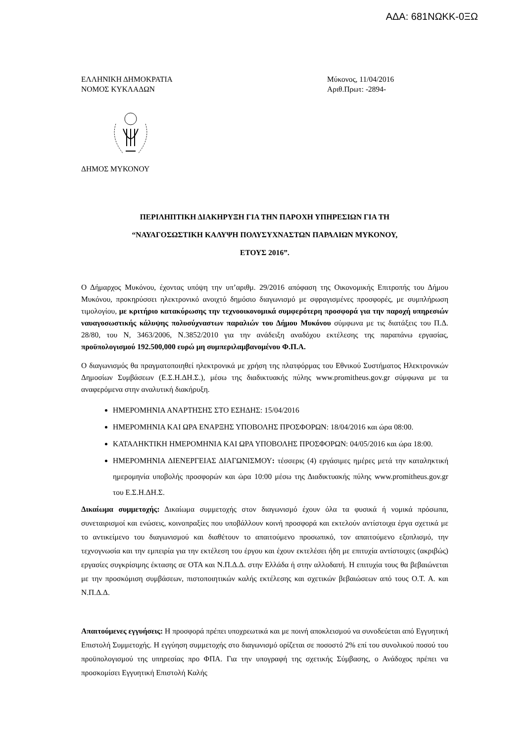ΑΔΑ: 681ΝΩΚΚ-0ΞΩ
ΕΛΛΗΝΙΚΗ ΔΗΜΟΚΡΑΤΙΑ
ΝΟΜΟΣ ΚΥΚΛΑΔΩΝ
Μύκονος, 11/04/2016
Αριθ.Πρωτ: -2894-
ΔΗΜΟΣ ΜΥΚΟΝΟΥ
ΠΕΡΙΛΗΠΤΙΚΗ ΔΙΑΚΗΡΥΞΗ ΓΙΑ ΤΗΝ ΠΑΡΟΧΗ ΥΠΗΡΕΣΙΩΝ ΓΙΑ ΤΗ
“ΝΑΥΑΓΟΣΩΣΤΙΚΗ ΚΑΛΥΨΗ ΠΟΛΥΣΥΧΝΑΣΤΩΝ ΠΑΡΑΛΙΩΝ ΜΥΚΟΝΟΥ,
ΕΤΟΥΣ 2016”.
Ο Δήμαρχος Μυκόνου, έχοντας υπόψη την υπ’αριθμ. 29/2016 απόφαση της Οικονομικής Επιτροπής του Δήμου Μυκόνου, προκηρύσσει ηλεκτρονικό ανοιχτό δημόσιο διαγωνισμό με σφραγισμένες προσφορές, με συμπλήρωση τιμολογίου, με κριτήριο κατακύρωσης την τεχνοοικονομικά συμφερότερη προσφορά για την παροχή υπηρεσιών ναυαγοσωστικής κάλυψης πολυσύχναστων παραλιών του Δήμου Μυκόνου σύμφωνα με τις διατάξεις του Π.Δ. 28/80, του Ν, 3463/2006, Ν.3852/2010 για την ανάδειξη αναδόχου εκτέλεσης της παραπάνω εργασίας, προϋπολογισμού 192.500,000 ευρώ μη συμπεριλαμβανομένου Φ.Π.Α.
Ο διαγωνισμός θα πραγματοποιηθεί ηλεκτρονικά με χρήση της πλατφόρμας του Εθνικού Συστήματος Ηλεκτρονικών Δημοσίων Συμβάσεων (Ε.Σ.Η.ΔΗ.Σ.), μέσω της διαδικτυακής πύλης www.promitheus.gov.gr σύμφωνα με τα αναφερόμενα στην αναλυτική διακήρυξη.
ΗΜΕΡΟΜΗΝΙΑ ΑΝΑΡΤΗΣΗΣ ΣΤΟ ΕΣΗΔΗΣ: 15/04/2016
ΗΜΕΡΟΜΗΝΙΑ ΚΑΙ ΩΡΑ ΕΝΑΡΞΗΣ ΥΠΟΒΟΛΗΣ ΠΡΟΣΦΟΡΩΝ: 18/04/2016 και ώρα 08:00.
ΚΑΤΑΛΗΚΤΙΚΗ ΗΜΕΡΟΜΗΝΙΑ ΚΑΙ ΩΡΑ ΥΠΟΒΟΛΗΣ ΠΡΟΣΦΟΡΩΝ: 04/05/2016 και ώρα 18:00.
ΗΜΕΡΟΜΗΝΙΑ ΔΙΕΝΕΡΓΕΙΑΣ ΔΙΑΓΩΝΙΣΜΟΥ: τέσσερις (4) εργάσιμες ημέρες μετά την καταληκτική ημερομηνία υποβολής προσφορών και ώρα 10:00 μέσω της Διαδικτυακής πύλης www.promitheus.gov.gr του Ε.Σ.Η.ΔΗ.Σ.
Δικαίωμα συμμετοχής: Δικαίωμα συμμετοχής στον διαγωνισμό έχουν όλα τα φυσικά ή νομικά πρόσωπα, συνεταιρισμοί και ενώσεις, κοινοπραξίες που υποβάλλουν κοινή προσφορά και εκτελούν αντίστοιχα έργα σχετικά με το αντικείμενο του διαγωνισμού και διαθέτουν το απαιτούμενο προσωπικό, τον απαιτούμενο εξοπλισμό, την τεχνογνωσία και την εμπειρία για την εκτέλεση του έργου και έχουν εκτελέσει ήδη με επιτυχία αντίστοιχες (ακριβώς) εργασίες συγκρίσιμης έκτασης σε ΟΤΑ και Ν.Π.Δ.Δ. στην Ελλάδα ή στην αλλοδαπή. Η επιτυχία τους θα βεβαιώνεται με την προσκόμιση συμβάσεων, πιστοποιητικών καλής εκτέλεσης και σχετικών βεβαιώσεων από τους Ο.Τ. Α. και Ν.Π.Δ.Δ.
Απαιτούμενες εγγυήσεις: Η προσφορά πρέπει υποχρεωτικά και με ποινή αποκλεισμού να συνοδεύεται από Εγγυητική Επιστολή Συμμετοχής. Η εγγύηση συμμετοχής στο διαγωνισμό ορίζεται σε ποσοστό 2% επί του συνολικού ποσού του προϋπολογισμού της υπηρεσίας προ ΦΠΑ. Για την υπογραφή της σχετικής Σύμβασης, ο Ανάδοχος πρέπει να προσκομίσει Εγγυητική Επιστολή Καλής